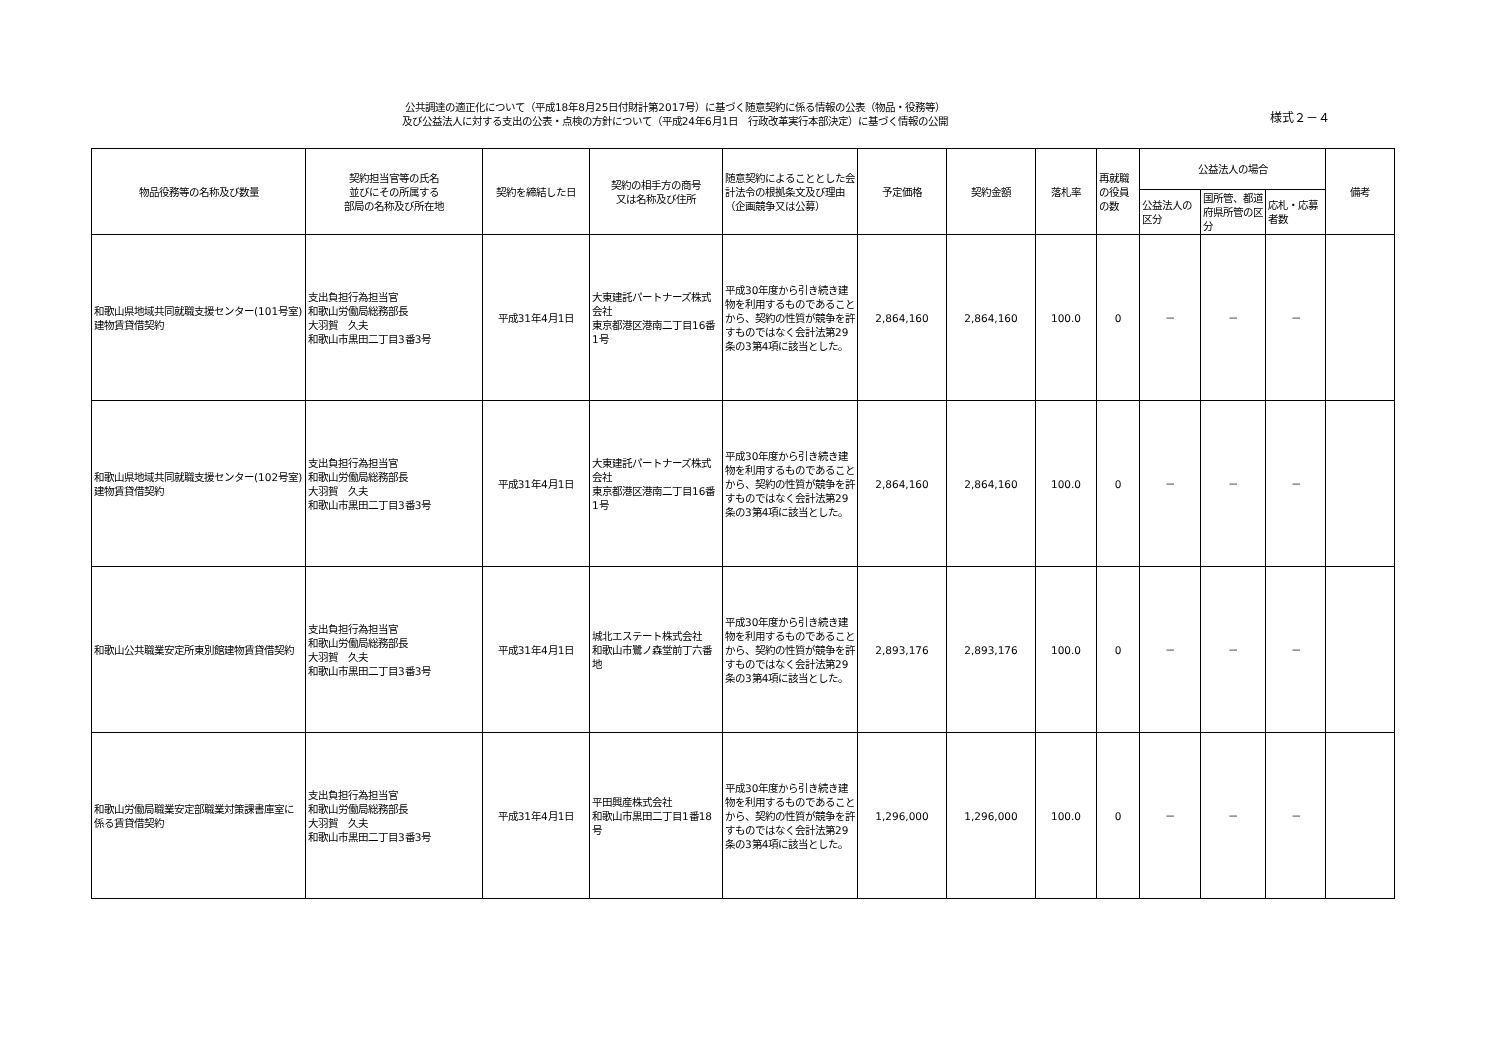公共調達の適正化について（平成18年8月25日付財計第2017号）に基づく随意契約に係る情報の公表（物品・役務等）
及び公益法人に対する支出の公表・点検の方針について（平成24年6月1日　行政改革実行本部決定）に基づく情報の公開
様式２－４
| 物品役務等の名称及び数量 | 契約担当官等の氏名 並びにその所属する 部局の名称及び所在地 | 契約を締結した日 | 契約の相手方の商号 又は名称及び住所 | 随意契約によることとした会計法令の根拠条文及び理由 （企画競争又は公募） | 予定価格 | 契約金額 | 落札率 | 再就職の役員の数 | 公益法人の場合 | | | 備考 |
| --- | --- | --- | --- | --- | --- | --- | --- | --- | --- | --- | --- | --- |
| | | | | | | | | | 公益法人の区分 | 国所管、都道府県所管の区分 | 応札・応募者数 | |
| 和歌山県地域共同就職支援センター(101号室)建物賃貸借契約 | 支出負担行為担当官 和歌山労働局総務部長 大羽賀 久夫 和歌山市黒田二丁目3番3号 | 平成31年4月1日 | 大東建託パートナーズ株式会社 東京都港区港南二丁目16番1号 | 平成30年度から引き続き建物を利用するものであることから、契約の性質が競争を許すものではなく会計法第29条の3第4項に該当とした。 | 2,864,160 | 2,864,160 | 100.0 | 0 | － | － | － | |
| 和歌山県地域共同就職支援センター(102号室)建物賃貸借契約 | 支出負担行為担当官 和歌山労働局総務部長 大羽賀 久夫 和歌山市黒田二丁目3番3号 | 平成31年4月1日 | 大東建託パートナーズ株式会社 東京都港区港南二丁目16番1号 | 平成30年度から引き続き建物を利用するものであることから、契約の性質が競争を許すものではなく会計法第29条の3第4項に該当とした。 | 2,864,160 | 2,864,160 | 100.0 | 0 | － | － | － | |
| 和歌山公共職業安定所東別館建物賃貸借契約 | 支出負担行為担当官 和歌山労働局総務部長 大羽賀 久夫 和歌山市黒田二丁目3番3号 | 平成31年4月1日 | 城北エステート株式会社 和歌山市鷺ノ森堂前丁六番地 | 平成30年度から引き続き建物を利用するものであることから、契約の性質が競争を許すものではなく会計法第29条の3第4項に該当とした。 | 2,893,176 | 2,893,176 | 100.0 | 0 | － | － | － | |
| 和歌山労働局職業安定部職業対策課書庫室に係る賃貸借契約 | 支出負担行為担当官 和歌山労働局総務部長 大羽賀 久夫 和歌山市黒田二丁目3番3号 | 平成31年4月1日 | 平田興産株式会社 和歌山市黒田二丁目1番18号 | 平成30年度から引き続き建物を利用するものであることから、契約の性質が競争を許すものではなく会計法第29条の3第4項に該当とした。 | 1,296,000 | 1,296,000 | 100.0 | 0 | － | － | － | |